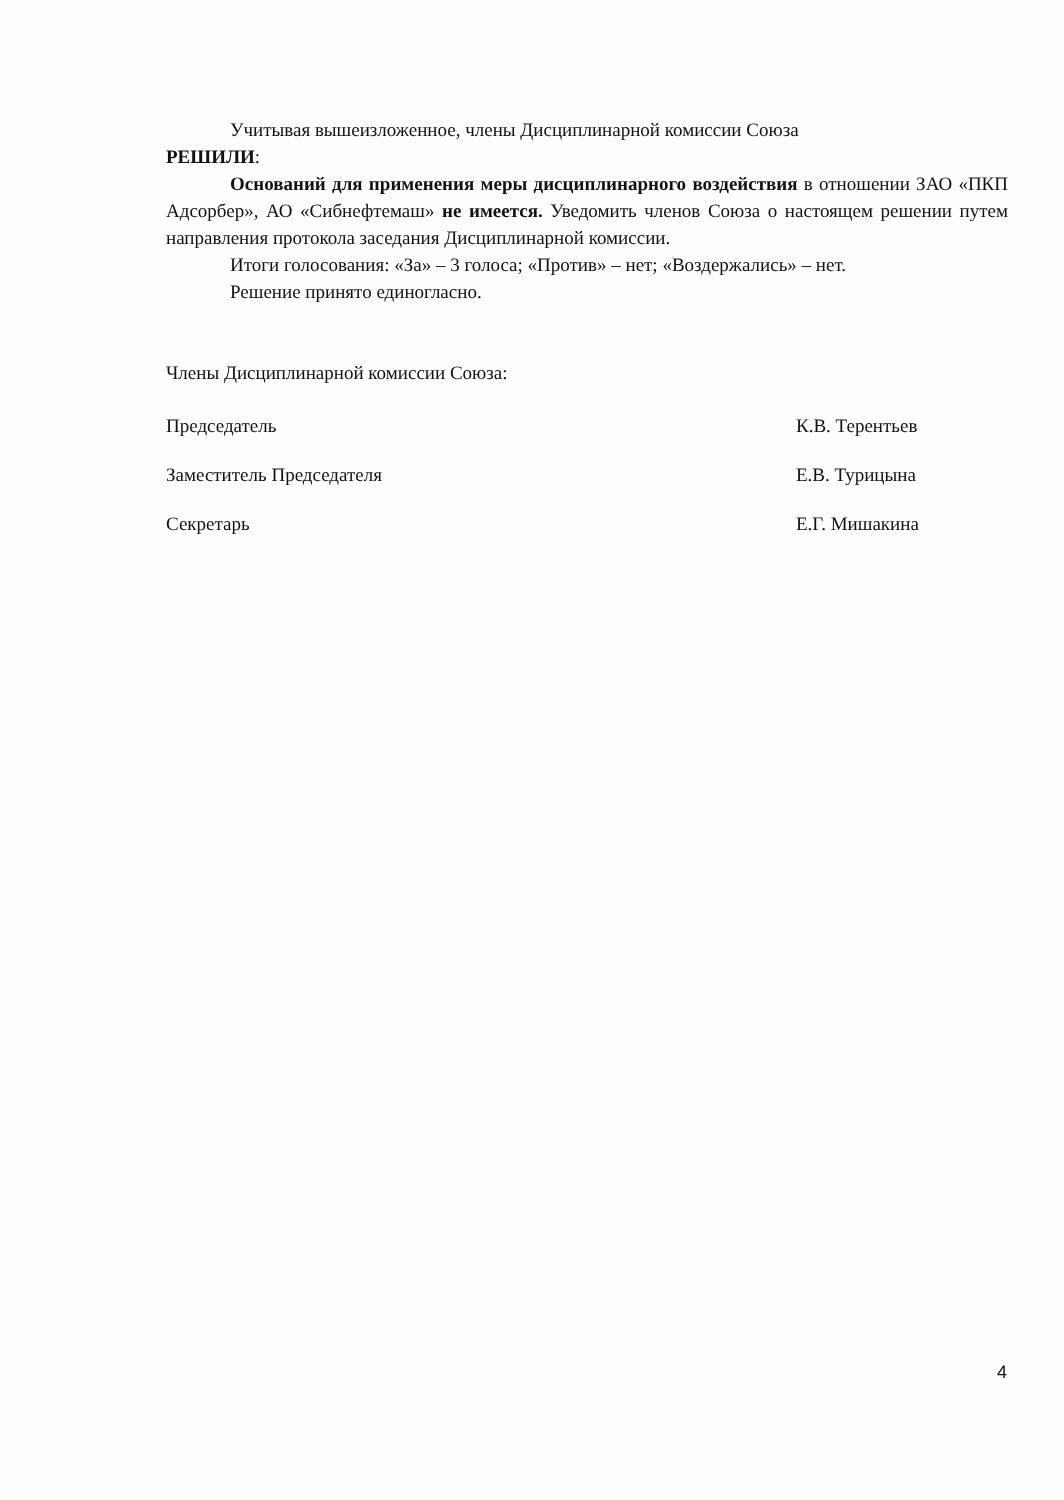Учитывая вышеизложенное, члены Дисциплинарной комиссии Союза
РЕШИЛИ:
Оснований для применения меры дисциплинарного воздействия в отношении ЗАО «ПКП Адсорбер», АО «Сибнефтемаш» не имеется. Уведомить членов Союза о настоящем решении путем направления протокола заседания Дисциплинарной комиссии.
Итоги голосования: «За» – 3 голоса; «Против» – нет; «Воздержались» – нет.
Решение принято единогласно.
Члены Дисциплинарной комиссии Союза:
Председатель К.В. Терентьев
Заместитель Председателя Е.В. Турицына
Секретарь Е.Г. Мишакина
4